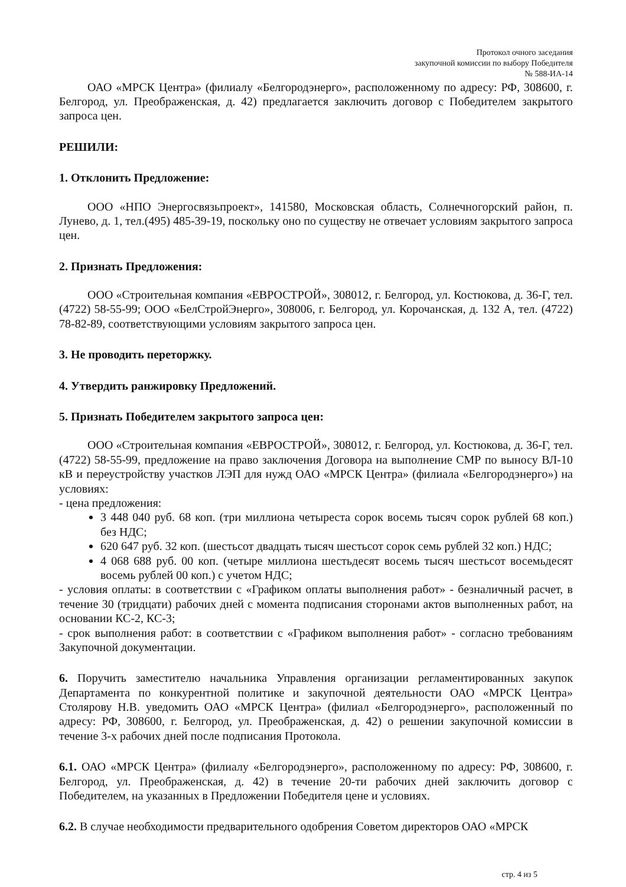Протокол очного заседания
закупочной комиссии по выбору Победителя
№ 588-ИА-14
ОАО «МРСК Центра» (филиалу «Белгородэнерго», расположенному по адресу: РФ, 308600, г. Белгород, ул. Преображенская, д. 42) предлагается заключить договор с Победителем закрытого запроса цен.
РЕШИЛИ:
1. Отклонить Предложение:
ООО «НПО Энергосвязьпроект», 141580, Московская область, Солнечногорский район, п. Лунево, д. 1, тел.(495) 485-39-19, поскольку оно по существу не отвечает условиям закрытого запроса цен.
2. Признать Предложения:
ООО «Строительная компания «ЕВРОСТРОЙ», 308012, г. Белгород, ул. Костюкова, д. 36-Г, тел. (4722) 58-55-99; ООО «БелСтройЭнерго», 308006, г. Белгород, ул. Корочанская, д. 132 А, тел. (4722) 78-82-89, соответствующими условиям закрытого запроса цен.
3. Не проводить переторжку.
4. Утвердить ранжировку Предложений.
5. Признать Победителем закрытого запроса цен:
ООО «Строительная компания «ЕВРОСТРОЙ», 308012, г. Белгород, ул. Костюкова, д. 36-Г, тел. (4722) 58-55-99, предложение на право заключения Договора на выполнение СМР по выносу ВЛ-10 кВ и переустройству участков ЛЭП для нужд ОАО «МРСК Центра» (филиала «Белгородэнерго») на условиях:
- цена предложения:
3 448 040 руб. 68 коп. (три миллиона четыреста сорок восемь тысяч сорок рублей 68 коп.) без НДС;
620 647 руб. 32 коп. (шестьсот двадцать тысяч шестьсот сорок семь рублей 32 коп.) НДС;
4 068 688 руб. 00 коп. (четыре миллиона шестьдесят восемь тысяч шестьсот восемьдесят восемь рублей 00 коп.) с учетом НДС;
- условия оплаты: в соответствии с «Графиком оплаты выполнения работ» - безналичный расчет, в течение 30 (тридцати) рабочих дней с момента подписания сторонами актов выполненных работ, на основании КС-2, КС-3;
- срок выполнения работ: в соответствии с «Графиком выполнения работ» - согласно требованиям Закупочной документации.
6. Поручить заместителю начальника Управления организации регламентированных закупок Департамента по конкурентной политике и закупочной деятельности ОАО «МРСК Центра» Столярову Н.В. уведомить ОАО «МРСК Центра» (филиал «Белгородэнерго», расположенный по адресу: РФ, 308600, г. Белгород, ул. Преображенская, д. 42) о решении закупочной комиссии в течение 3-х рабочих дней после подписания Протокола.
6.1. ОАО «МРСК Центра» (филиалу «Белгородэнерго», расположенному по адресу: РФ, 308600, г. Белгород, ул. Преображенская, д. 42) в течение 20-ти рабочих дней заключить договор с Победителем, на указанных в Предложении Победителя цене и условиях.
6.2. В случае необходимости предварительного одобрения Советом директоров ОАО «МРСК
стр. 4 из 5